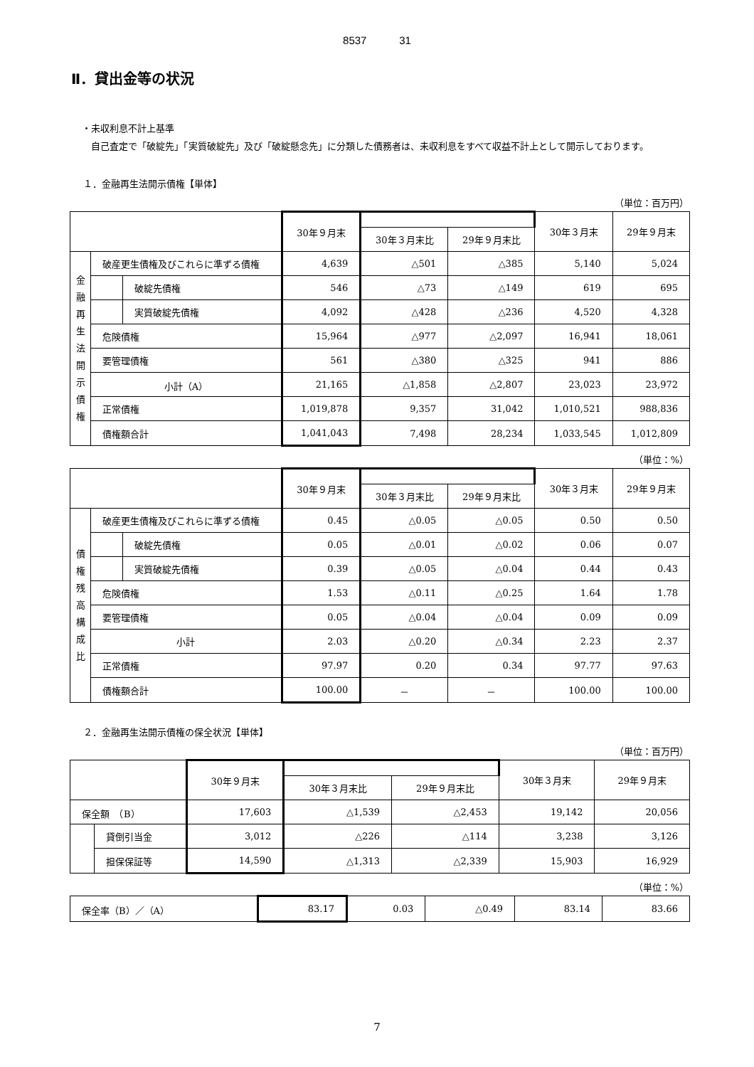8537 31
Ⅱ．貸出金等の状況
・未収利息不計上基準
　自己査定で「破綻先」「実質破綻先」及び「破綻懸念先」に分類した債務者は、未収利息をすべて収益不計上として開示しております。
１．金融再生法開示債権【単体】
（単位：百万円）
| | | | 30年９月末 | | | 30年３月末 | 29年９月末 |
| --- | --- | --- | --- | --- | --- | --- | --- |
| | | | | 30年３月末比 | 29年９月末比 | | |
| 金 融 再 生 法 開 示 債 権 | 破産更生債権及びこれらに準ずる債権 | | 4,639 | △501 | △385 | 5,140 | 5,024 |
| | | 破綻先債権 | 546 | △73 | △149 | 619 | 695 |
| | | 実質破綻先債権 | 4,092 | △428 | △236 | 4,520 | 4,328 |
| | 危険債権 | | 15,964 | △977 | △2,097 | 16,941 | 18,061 |
| | 要管理債権 | | 561 | △380 | △325 | 941 | 886 |
| | 小計（A） | | 21,165 | △1,858 | △2,807 | 23,023 | 23,972 |
| | 正常債権 | | 1,019,878 | 9,357 | 31,042 | 1,010,521 | 988,836 |
| | 債権額合計 | | 1,041,043 | 7,498 | 28,234 | 1,033,545 | 1,012,809 |
（単位：%）
| | | | 30年９月末 | | | 30年３月末 | 29年９月末 |
| --- | --- | --- | --- | --- | --- | --- | --- |
| | | | | 30年３月末比 | 29年９月末比 | | |
| 債 権 残 高 構 成 比 | 破産更生債権及びこれらに準ずる債権 | | 0.45 | △0.05 | △0.05 | 0.50 | 0.50 |
| | | 破綻先債権 | 0.05 | △0.01 | △0.02 | 0.06 | 0.07 |
| | | 実質破綻先債権 | 0.39 | △0.05 | △0.04 | 0.44 | 0.43 |
| | 危険債権 | | 1.53 | △0.11 | △0.25 | 1.64 | 1.78 |
| | 要管理債権 | | 0.05 | △0.04 | △0.04 | 0.09 | 0.09 |
| | 小計 | | 2.03 | △0.20 | △0.34 | 2.23 | 2.37 |
| | 正常債権 | | 97.97 | 0.20 | 0.34 | 97.77 | 97.63 |
| | 債権額合計 | | 100.00 | － | － | 100.00 | 100.00 |
２．金融再生法開示債権の保全状況【単体】
（単位：百万円）
| | | 30年９月末 | | | 30年３月末 | 29年９月末 |
| --- | --- | --- | --- | --- | --- | --- |
| | | | 30年３月末比 | 29年９月末比 | | |
| 保全額 （B） | | 17,603 | △1,539 | △2,453 | 19,142 | 20,056 |
| | 貸倒引当金 | 3,012 | △226 | △114 | 3,238 | 3,126 |
| | 担保保証等 | 14,590 | △1,313 | △2,339 | 15,903 | 16,929 |
（単位：%）
| 保全率（B）／（A） | 83.17 | 0.03 | △0.49 | 83.14 | 83.66 |
7